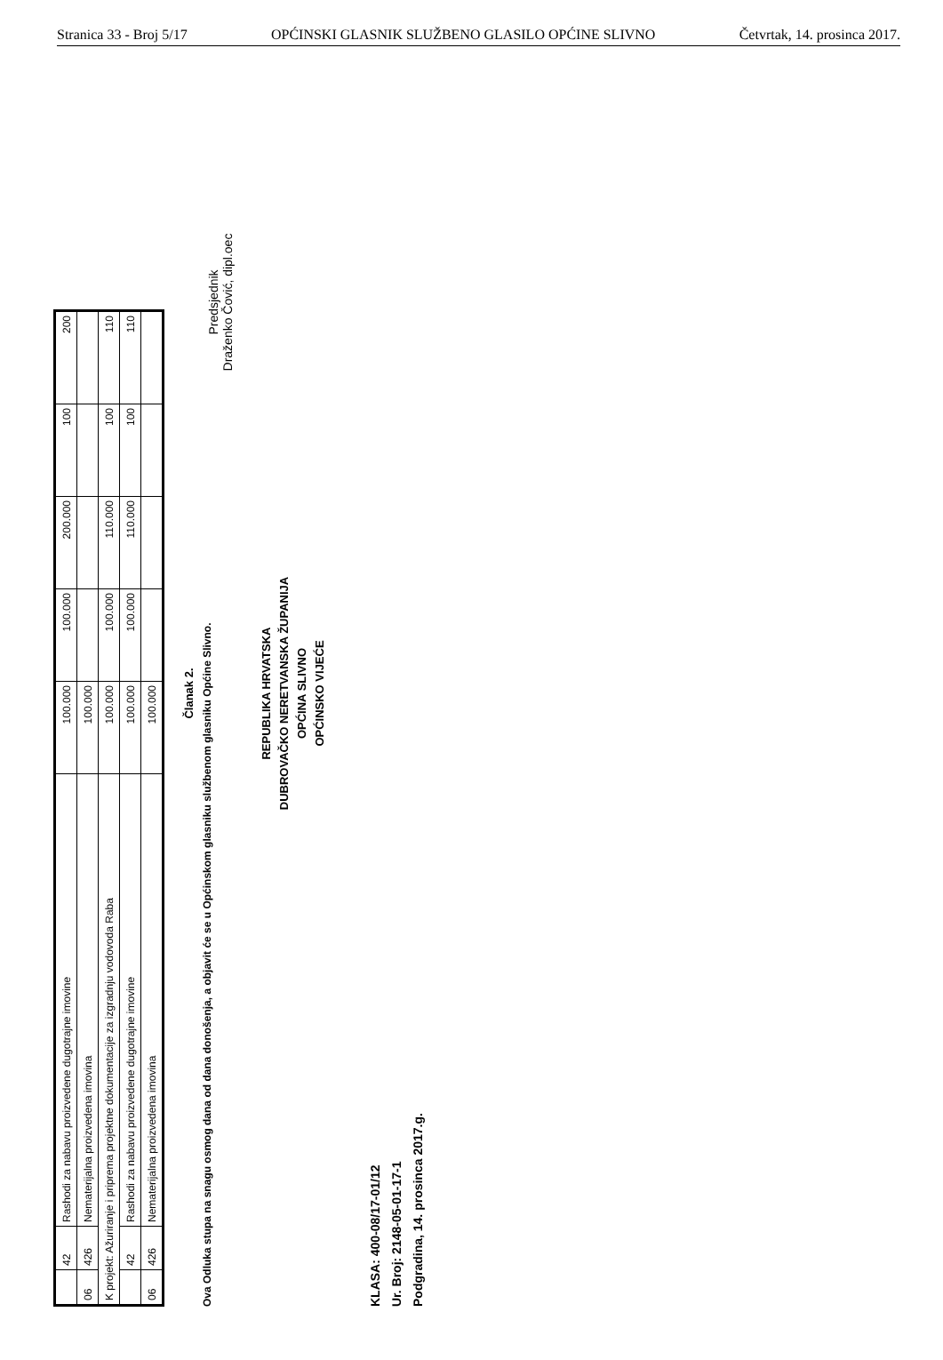Stranica 33 - Broj 5/17 OPĆINSKI GLASNIK SLUŽBENO GLASILO OPĆINE SLIVNO Četvrtak, 14. prosinca 2017.
| | 42 | Rashodi za nabavu proizvedene dugotrajne imovine | 100.000 | 100.000 | 200.000 | 100 | 200 |
| 06 | 426 | Nematerijalna proizvedena imovina | 100.000 | | | | |
| K projekt: Ažuriranje i pripremа projektne dokumentacije za izgradnju vodovoda Raba | | | 100.000 | 100.000 | 110.000 | 100 | 110 |
| | 42 | Rashodi za nabavu proizvedene dugotrajne imovine | 100.000 | 100.000 | 110.000 | 100 | 110 |
| 06 | 426 | Nematerijalna proizvedena imovina | 100.000 | | | | |
Članak 2.
Ova Odluka stupa na snagu osmog dana od dana donošenja, a objavit će se u Općinskom glasniku službenom glasniku Općine Slivno.
REPUBLIKA HRVATSKA
DUBROVAČKO NERETVANSKA ŽUPANIJA
OPĆINA SLIVNO
OPĆINSKO VIJEĆE
KLASA: 400-08/17-01/12
Ur. Broj: 2148-05-01-17-1
Podgradina, 14. prosinca 2017.g.
Predsjednik
Draženko Čović, dipl.oec